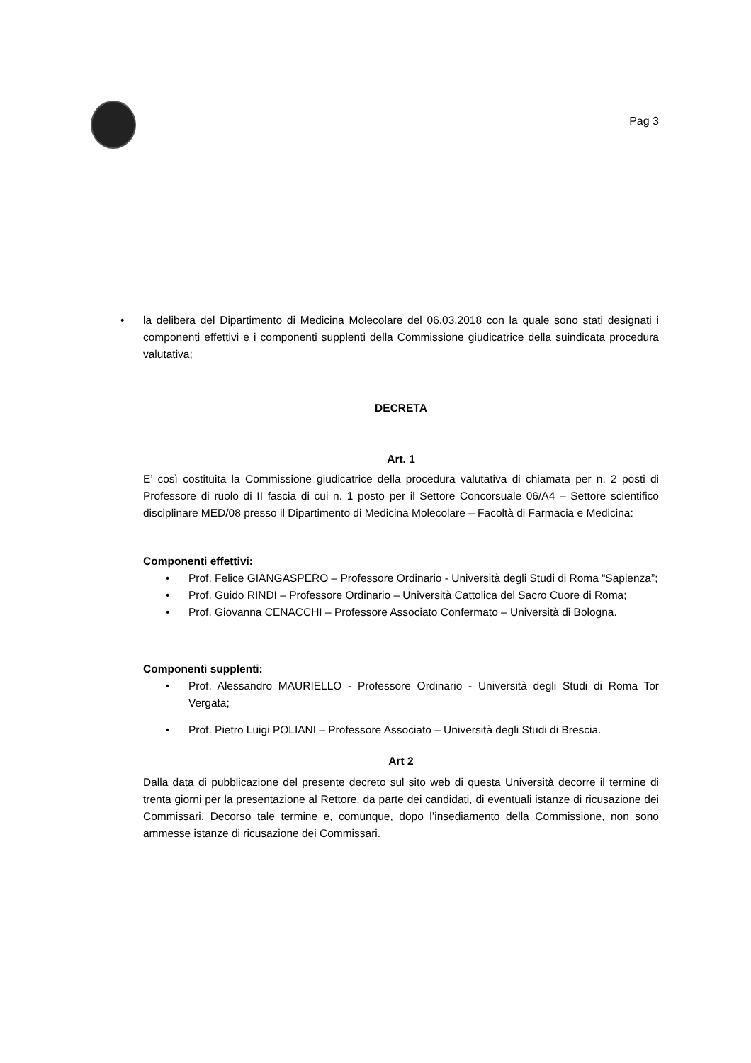Pag 3
• la delibera del Dipartimento di Medicina Molecolare del 06.03.2018 con la quale sono stati designati i componenti effettivi e i componenti supplenti della Commissione giudicatrice della suindicata procedura valutativa;
DECRETA
Art. 1
E’ così costituita la Commissione giudicatrice della procedura valutativa di chiamata per n. 2 posti di Professore di ruolo di II fascia di cui n. 1 posto per il Settore Concorsuale 06/A4 – Settore scientifico disciplinare MED/08 presso il Dipartimento di Medicina Molecolare – Facoltà di Farmacia e Medicina:
Componenti effettivi:
• Prof. Felice GIANGASPERO – Professore Ordinario - Università degli Studi di Roma “Sapienza”;
• Prof. Guido RINDI – Professore Ordinario – Università Cattolica del Sacro Cuore di Roma;
• Prof. Giovanna CENACCHI – Professore Associato Confermato – Università di Bologna.
Componenti supplenti:
• Prof. Alessandro MAURIELLO - Professore Ordinario - Università degli Studi di Roma Tor Vergata;
• Prof. Pietro Luigi POLIANI – Professore Associato – Università degli Studi di Brescia.
Art 2
Dalla data di pubblicazione del presente decreto sul sito web di questa Università decorre il termine di trenta giorni per la presentazione al Rettore, da parte dei candidati, di eventuali istanze di ricusazione dei Commissari. Decorso tale termine e, comunque, dopo l’insediamento della Commissione, non sono ammesse istanze di ricusazione dei Commissari.